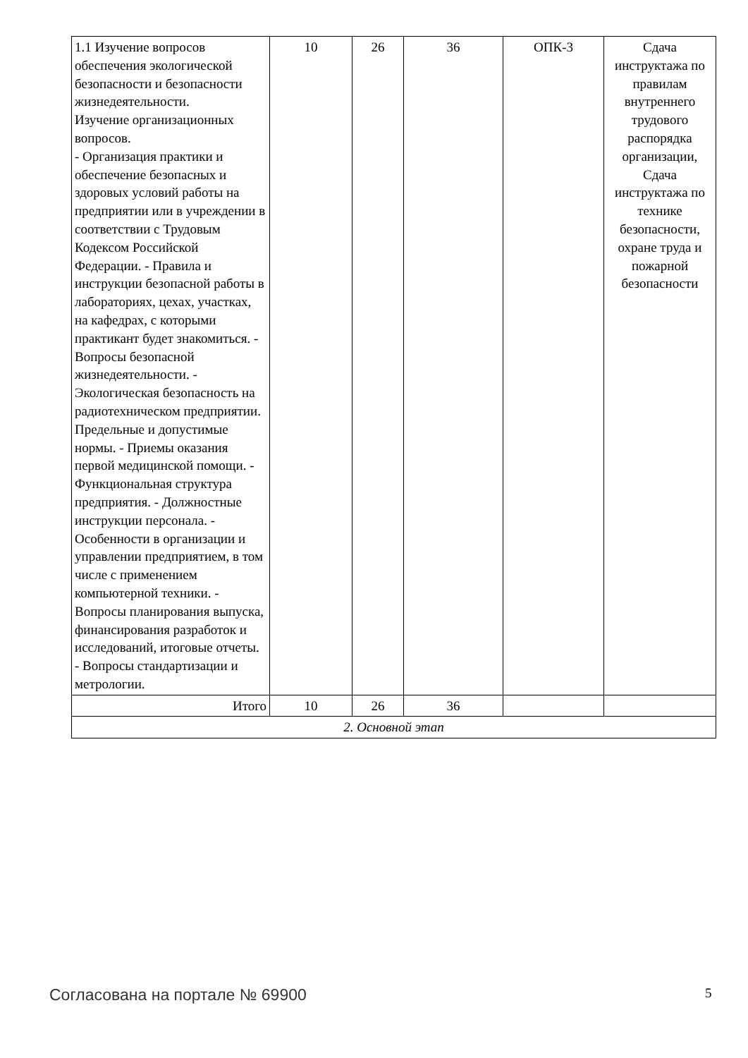| 1.1 Изучение вопросов обеспечения экологической безопасности и безопасности жизнедеятельности. Изучение организационных вопросов. - Организация практики и обеспечение безопасных и здоровых условий работы на предприятии или в учреждении в соответствии с Трудовым Кодексом Российской Федерации. - Правила и инструкции безопасной работы в лабораториях, цехах, участках, на кафедрах, с которыми практикант будет знакомиться. - Вопросы безопасной жизнедеятельности. - Экологическая безопасность на радиотехническом предприятии. Предельные и допустимые нормы. - Приемы оказания первой медицинской помощи. - Функциональная структура предприятия. - Должностные инструкции персонала. - Особенности в организации и управлении предприятием, в том числе с применением компьютерной техники. - Вопросы планирования выпуска, финансирования разработок и исследований, итоговые отчеты. - Вопросы стандартизации и метрологии. | 10 | 26 | 36 | ОПК-3 | Сдача инструктажа по правилам внутреннего трудового распорядка организации, Сдача инструктажа по технике безопасности, охране труда и пожарной безопасности |
| Итого | 10 | 26 | 36 | | |
| 2. Основной этап | | | | | |
Согласована на портале № 69900 5